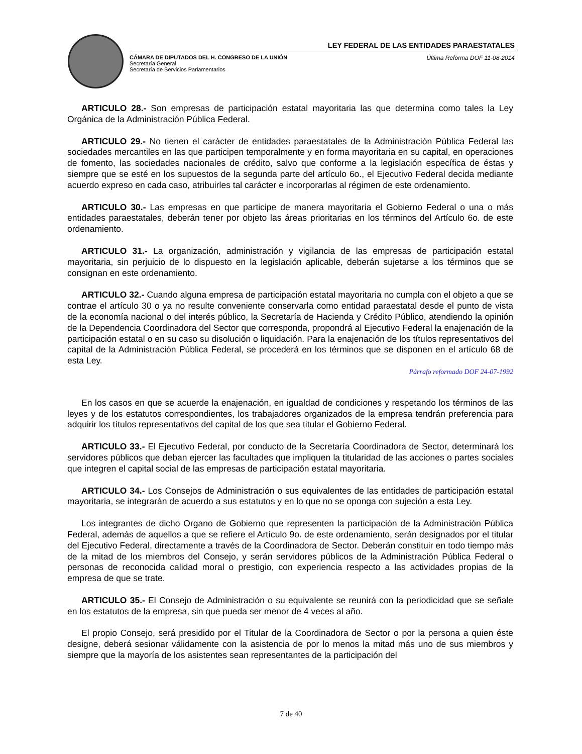LEY FEDERAL DE LAS ENTIDADES PARAESTATALES
CÁMARA DE DIPUTADOS DEL H. CONGRESO DE LA UNIÓN
Secretaría General
Secretaría de Servicios Parlamentarios
Última Reforma DOF 11-08-2014
ARTICULO 28.- Son empresas de participación estatal mayoritaria las que determina como tales la Ley Orgánica de la Administración Pública Federal.
ARTICULO 29.- No tienen el carácter de entidades paraestatales de la Administración Pública Federal las sociedades mercantiles en las que participen temporalmente y en forma mayoritaria en su capital, en operaciones de fomento, las sociedades nacionales de crédito, salvo que conforme a la legislación específica de éstas y siempre que se esté en los supuestos de la segunda parte del artículo 6o., el Ejecutivo Federal decida mediante acuerdo expreso en cada caso, atribuirles tal carácter e incorporarlas al régimen de este ordenamiento.
ARTICULO 30.- Las empresas en que participe de manera mayoritaria el Gobierno Federal o una o más entidades paraestatales, deberán tener por objeto las áreas prioritarias en los términos del Artículo 6o. de este ordenamiento.
ARTICULO 31.- La organización, administración y vigilancia de las empresas de participación estatal mayoritaria, sin perjuicio de lo dispuesto en la legislación aplicable, deberán sujetarse a los términos que se consignan en este ordenamiento.
ARTICULO 32.- Cuando alguna empresa de participación estatal mayoritaria no cumpla con el objeto a que se contrae el artículo 30 o ya no resulte conveniente conservarla como entidad paraestatal desde el punto de vista de la economía nacional o del interés público, la Secretaría de Hacienda y Crédito Público, atendiendo la opinión de la Dependencia Coordinadora del Sector que corresponda, propondrá al Ejecutivo Federal la enajenación de la participación estatal o en su caso su disolución o liquidación. Para la enajenación de los títulos representativos del capital de la Administración Pública Federal, se procederá en los términos que se disponen en el artículo 68 de esta Ley.
Párrafo reformado DOF 24-07-1992
En los casos en que se acuerde la enajenación, en igualdad de condiciones y respetando los términos de las leyes y de los estatutos correspondientes, los trabajadores organizados de la empresa tendrán preferencia para adquirir los títulos representativos del capital de los que sea titular el Gobierno Federal.
ARTICULO 33.- El Ejecutivo Federal, por conducto de la Secretaría Coordinadora de Sector, determinará los servidores públicos que deban ejercer las facultades que impliquen la titularidad de las acciones o partes sociales que integren el capital social de las empresas de participación estatal mayoritaria.
ARTICULO 34.- Los Consejos de Administración o sus equivalentes de las entidades de participación estatal mayoritaria, se integrarán de acuerdo a sus estatutos y en lo que no se oponga con sujeción a esta Ley.
Los integrantes de dicho Organo de Gobierno que representen la participación de la Administración Pública Federal, además de aquellos a que se refiere el Artículo 9o. de este ordenamiento, serán designados por el titular del Ejecutivo Federal, directamente a través de la Coordinadora de Sector. Deberán constituir en todo tiempo más de la mitad de los miembros del Consejo, y serán servidores públicos de la Administración Pública Federal o personas de reconocida calidad moral o prestigio, con experiencia respecto a las actividades propias de la empresa de que se trate.
ARTICULO 35.- El Consejo de Administración o su equivalente se reunirá con la periodicidad que se señale en los estatutos de la empresa, sin que pueda ser menor de 4 veces al año.
El propio Consejo, será presidido por el Titular de la Coordinadora de Sector o por la persona a quien éste designe, deberá sesionar válidamente con la asistencia de por lo menos la mitad más uno de sus miembros y siempre que la mayoría de los asistentes sean representantes de la participación del
7 de 40